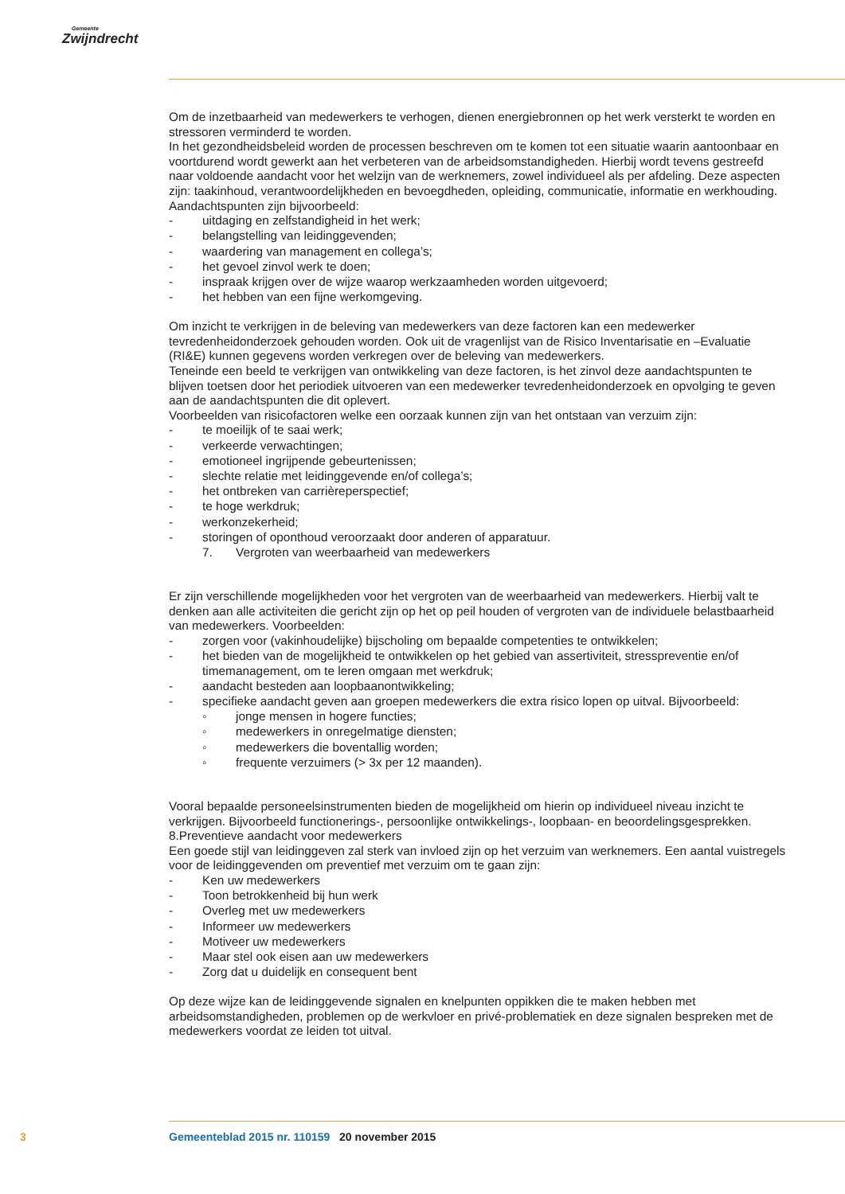Gemeente
Zwijndrecht
Om de inzetbaarheid van medewerkers te verhogen, dienen energiebronnen op het werk versterkt te worden en stressoren verminderd te worden.
In het gezondheidsbeleid worden de processen beschreven om te komen tot een situatie waarin aantoonbaar en voortdurend wordt gewerkt aan het verbeteren van de arbeidsomstandigheden. Hierbij wordt tevens gestreefd naar voldoende aandacht voor het welzijn van de werknemers, zowel individueel als per afdeling. Deze aspecten zijn: taakinhoud, verantwoordelijkheden en bevoegdheden, opleiding, communicatie, informatie en werkhouding.
Aandachtspunten zijn bijvoorbeeld:
- uitdaging en zelfstandigheid in het werk;
- belangstelling van leidinggevenden;
- waardering van management en collega’s;
- het gevoel zinvol werk te doen;
- inspraak krijgen over de wijze waarop werkzaamheden worden uitgevoerd;
- het hebben van een fijne werkomgeving.
Om inzicht te verkrijgen in de beleving van medewerkers van deze factoren kan een medewerker tevredenheidonderzoek gehouden worden. Ook uit de vragenlijst van de Risico Inventarisatie en –Evaluatie (RI&E) kunnen gegevens worden verkregen over de beleving van medewerkers.
Teneinde een beeld te verkrijgen van ontwikkeling van deze factoren, is het zinvol deze aandachtspunten te blijven toetsen door het periodiek uitvoeren van een medewerker tevredenheidonderzoek en opvolging te geven aan de aandachtspunten die dit oplevert.
Voorbeelden van risicofactoren welke een oorzaak kunnen zijn van het ontstaan van verzuim zijn:
- te moeilijk of te saai werk;
- verkeerde verwachtingen;
- emotioneel ingrijpende gebeurtenissen;
- slechte relatie met leidinggevende en/of collega’s;
- het ontbreken van carrièreperspectief;
- te hoge werkdruk;
- werkonzekerheid;
- storingen of oponthoud veroorzaakt door anderen of apparatuur.
7. Vergroten van weerbaarheid van medewerkers
Er zijn verschillende mogelijkheden voor het vergroten van de weerbaarheid van medewerkers. Hierbij valt te denken aan alle activiteiten die gericht zijn op het op peil houden of vergroten van de individuele belastbaarheid van medewerkers. Voorbeelden:
- zorgen voor (vakinhoudelijke) bijscholing om bepaalde competenties te ontwikkelen;
- het bieden van de mogelijkheid te ontwikkelen op het gebied van assertiviteit, stresspreventie en/of timemanagement, om te leren omgaan met werkdruk;
- aandacht besteden aan loopbaanontwikkeling;
- specifieke aandacht geven aan groepen medewerkers die extra risico lopen op uitval. Bijvoorbeeld:
◦ jonge mensen in hogere functies;
◦ medewerkers in onregelmatige diensten;
◦ medewerkers die boventallig worden;
◦ frequente verzuimers (> 3x per 12 maanden).
Vooral bepaalde personeelsinstrumenten bieden de mogelijkheid om hierin op individueel niveau inzicht te verkrijgen. Bijvoorbeeld functionerings-, persoonlijke ontwikkelings-, loopbaan- en beoordelingsgesprekken.
8.Preventieve aandacht voor medewerkers
Een goede stijl van leidinggeven zal sterk van invloed zijn op het verzuim van werknemers. Een aantal vuistregels voor de leidinggevenden om preventief met verzuim om te gaan zijn:
- Ken uw medewerkers
- Toon betrokkenheid bij hun werk
- Overleg met uw medewerkers
- Informeer uw medewerkers
- Motiveer uw medewerkers
- Maar stel ook eisen aan uw medewerkers
- Zorg dat u duidelijk en consequent bent
Op deze wijze kan de leidinggevende signalen en knelpunten oppikken die te maken hebben met arbeidsomstandigheden, problemen op de werkvloer en privé-problematiek en deze signalen bespreken met de medewerkers voordat ze leiden tot uitval.
3 Gemeenteblad 2015 nr. 110159 20 november 2015